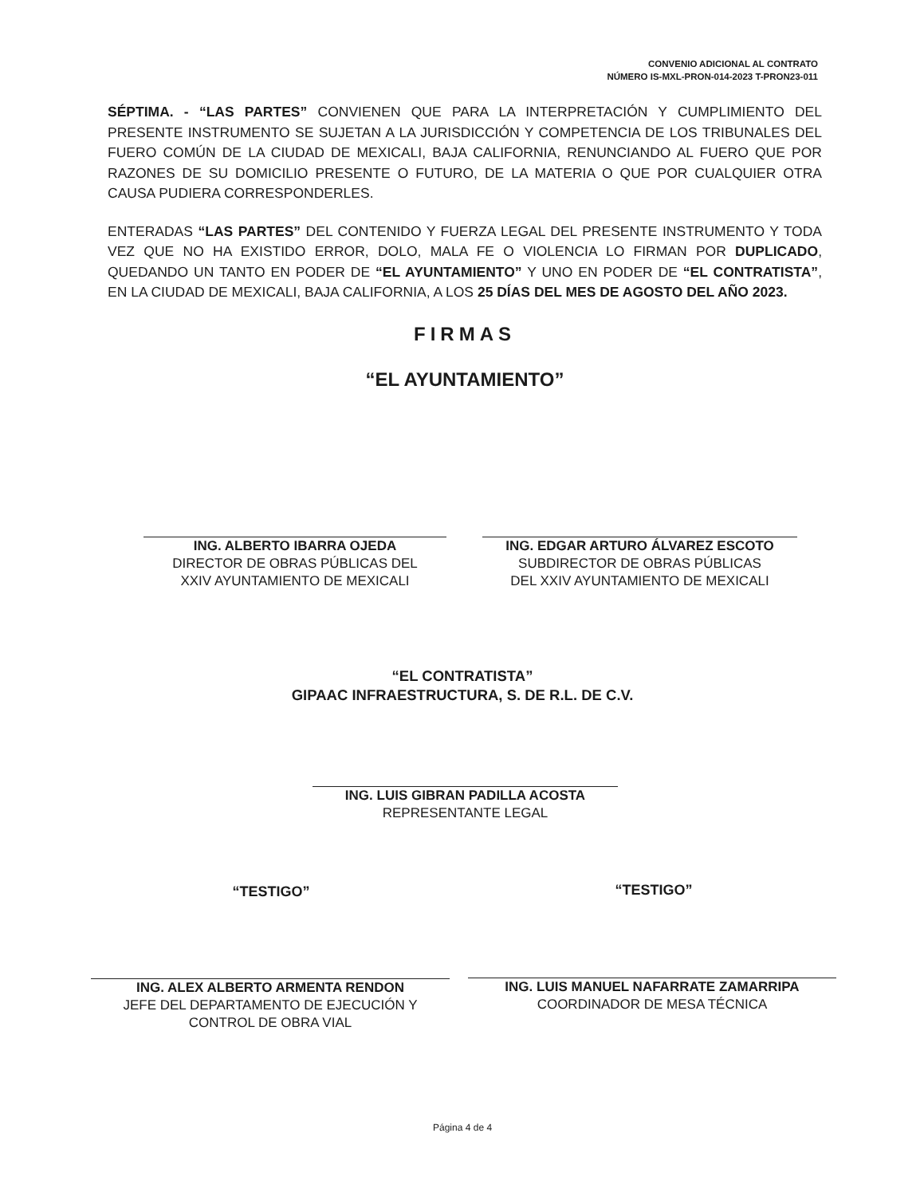CONVENIO ADICIONAL AL CONTRATO
NÚMERO IS-MXL-PRON-014-2023 T-PRON23-011
SÉPTIMA. - “LAS PARTES” CONVIENEN QUE PARA LA INTERPRETACIÓN Y CUMPLIMIENTO DEL PRESENTE INSTRUMENTO SE SUJETAN A LA JURISDICCIÓN Y COMPETENCIA DE LOS TRIBUNALES DEL FUERO COMÚN DE LA CIUDAD DE MEXICALI, BAJA CALIFORNIA, RENUNCIANDO AL FUERO QUE POR RAZONES DE SU DOMICILIO PRESENTE O FUTURO, DE LA MATERIA O QUE POR CUALQUIER OTRA CAUSA PUDIERA CORRESPONDERLES.
ENTERADAS “LAS PARTES” DEL CONTENIDO Y FUERZA LEGAL DEL PRESENTE INSTRUMENTO Y TODA VEZ QUE NO HA EXISTIDO ERROR, DOLO, MALA FE O VIOLENCIA LO FIRMAN POR DUPLICADO, QUEDANDO UN TANTO EN PODER DE “EL AYUNTAMIENTO” Y UNO EN PODER DE “EL CONTRATISTA”, EN LA CIUDAD DE MEXICALI, BAJA CALIFORNIA, A LOS 25 DÍAS DEL MES DE AGOSTO DEL AÑO 2023.
FIRMAS
“EL AYUNTAMIENTO”
ING. ALBERTO IBARRA OJEDA
DIRECTOR DE OBRAS PÚBLICAS DEL
XXIV AYUNTAMIENTO DE MEXICALI
ING. EDGAR ARTURO ÁLVAREZ ESCOTO
SUBDIRECTOR DE OBRAS PÚBLICAS
DEL XXIV AYUNTAMIENTO DE MEXICALI
“EL CONTRATISTA”
GIPAAC INFRAESTRUCTURA, S. DE R.L. DE C.V.
ING. LUIS GIBRAN PADILLA ACOSTA
REPRESENTANTE LEGAL
“TESTIGO” “TESTIGO”
ING. ALEX ALBERTO ARMENTA RENDON
JEFE DEL DEPARTAMENTO DE EJECUCIÓN Y
CONTROL DE OBRA VIAL
ING. LUIS MANUEL NAFARRATE ZAMARRIPA
COORDINADOR DE MESA TÉCNICA
Página 4 de 4